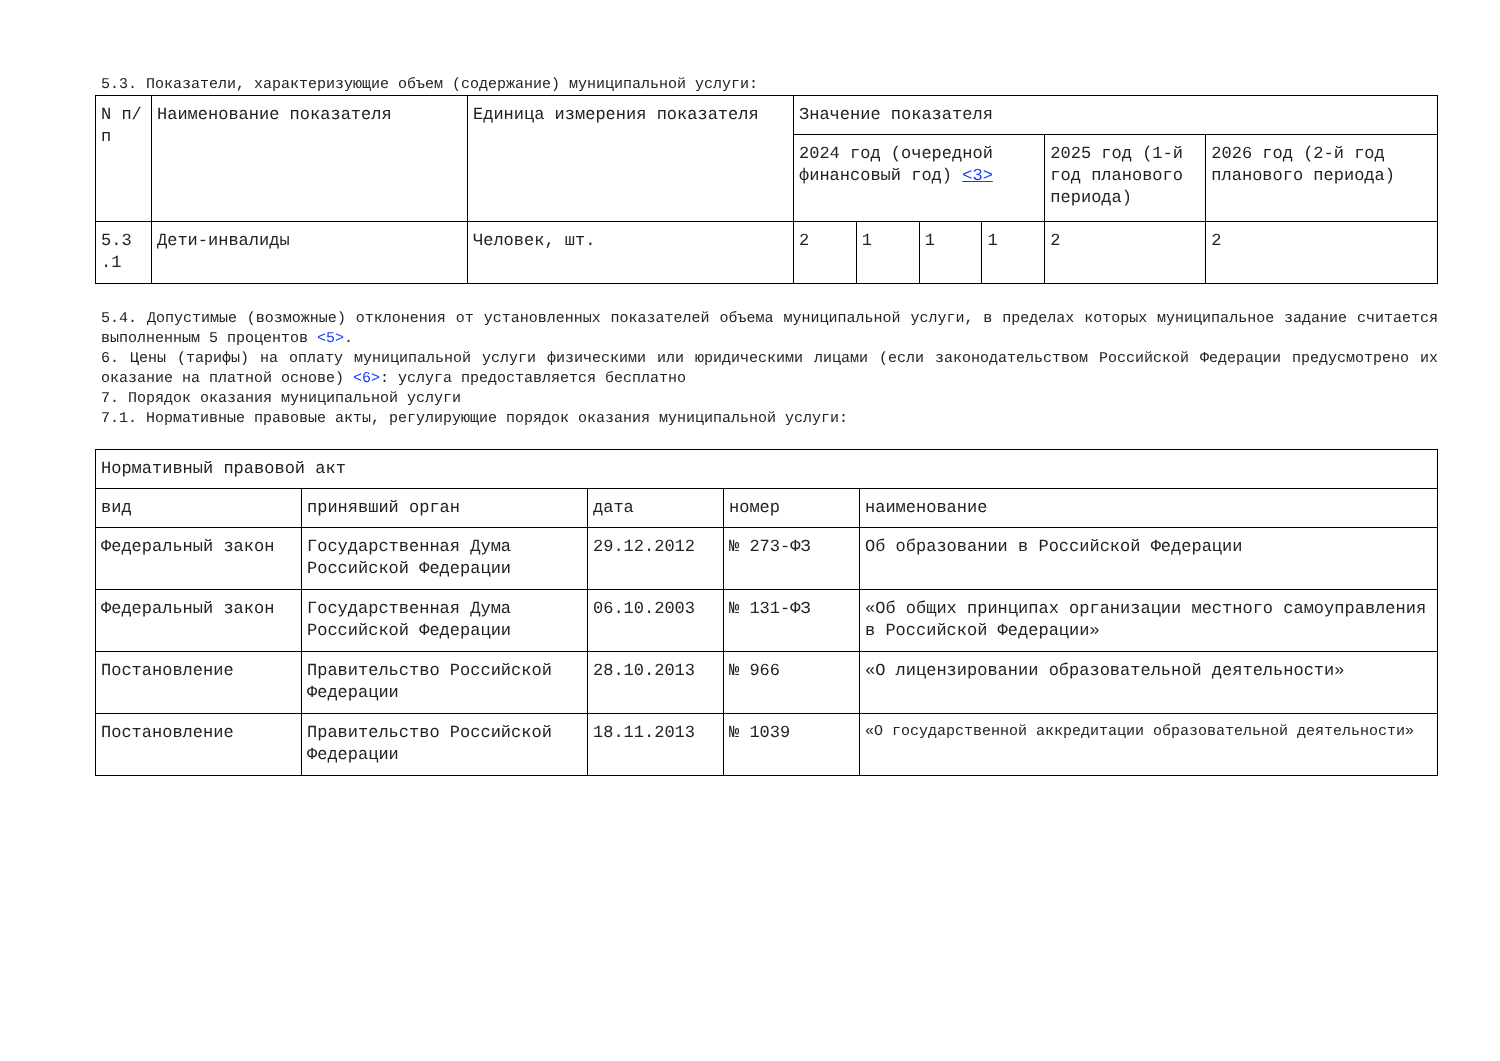5.3. Показатели, характеризующие объем (содержание) муниципальной услуги:
| N п/п | Наименование показателя | Единица измерения показателя | Значение показателя | | | | | |
| --- | --- | --- | --- | --- | --- | --- | --- | --- |
| | | | 2024 год (очередной финансовый год) <3> | | | | 2025 год (1-й год планового периода) | 2026 год (2-й год планового периода) |
| 5.3 .1 | Дети-инвалиды | Человек, шт. | 2 | 1 | 1 | 1 | 2 | 2 |
5.4. Допустимые (возможные) отклонения от установленных показателей объема муниципальной услуги, в пределах которых муниципальное задание считается выполненным 5 процентов <5>.
6. Цены (тарифы) на оплату муниципальной услуги физическими или юридическими лицами (если законодательством Российской Федерации предусмотрено их оказание на платной основе) <6>: услуга предоставляется бесплатно
7. Порядок оказания муниципальной услуги
7.1. Нормативные правовые акты, регулирующие порядок оказания муниципальной услуги:
| Нормативный правовой акт | | | | |
| --- | --- | --- | --- | --- |
| вид | принявший орган | дата | номер | наименование |
| Федеральный закон | Государственная Дума Российской Федерации | 29.12.2012 | № 273-ФЗ | Об образовании в Российской Федерации |
| Федеральный закон | Государственная Дума Российской Федерации | 06.10.2003 | № 131-ФЗ | «Об общих принципах организации местного самоуправления в Российской Федерации» |
| Постановление | Правительство Российской Федерации | 28.10.2013 | № 966 | «О лицензировании образовательной деятельности» |
| Постановление | Правительство Российской Федерации | 18.11.2013 | № 1039 | «О государственной аккредитации образовательной деятельности» |